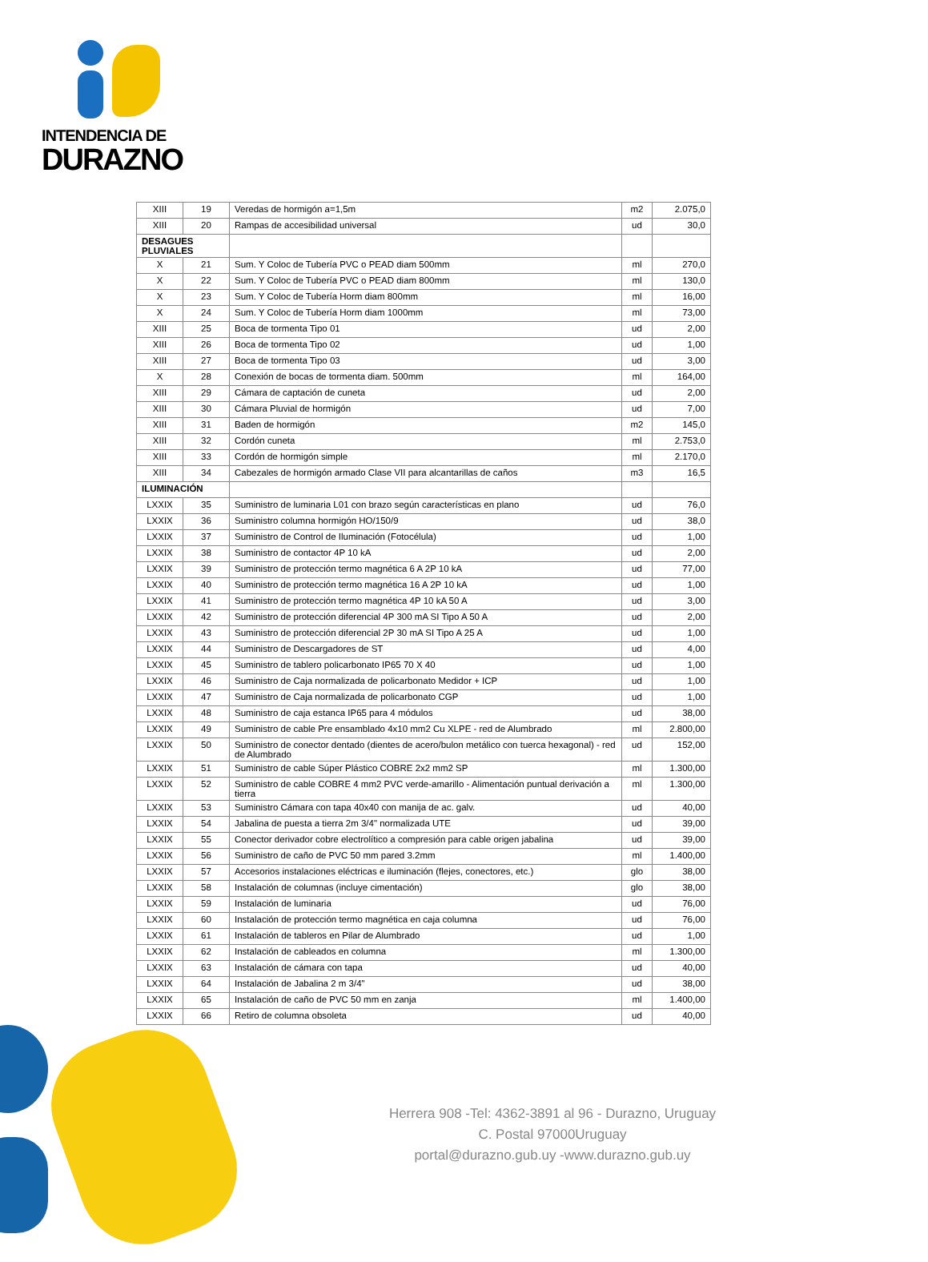INTENDENCIA DE
DURAZNO
| XIII | 19 | Veredas de hormigón a=1,5m | m2 | 2.075,0 |
| XIII | 20 | Rampas de accesibilidad universal | ud | 30,0 |
| DESAGUES PLUVIALES | | | | |
| X | 21 | Sum. Y Coloc de Tubería PVC o PEAD diam 500mm | ml | 270,0 |
| X | 22 | Sum. Y Coloc de Tubería PVC o PEAD diam 800mm | ml | 130,0 |
| X | 23 | Sum. Y Coloc de Tubería Horm diam 800mm | ml | 16,00 |
| X | 24 | Sum. Y Coloc de Tubería Horm diam 1000mm | ml | 73,00 |
| XIII | 25 | Boca de tormenta Tipo 01 | ud | 2,00 |
| XIII | 26 | Boca de tormenta Tipo 02 | ud | 1,00 |
| XIII | 27 | Boca de tormenta Tipo 03 | ud | 3,00 |
| X | 28 | Conexión de bocas de tormenta diam. 500mm | ml | 164,00 |
| XIII | 29 | Cámara de captación de cuneta | ud | 2,00 |
| XIII | 30 | Cámara Pluvial de hormigón | ud | 7,00 |
| XIII | 31 | Baden de hormigón | m2 | 145,0 |
| XIII | 32 | Cordón cuneta | ml | 2.753,0 |
| XIII | 33 | Cordón de hormigón simple | ml | 2.170,0 |
| XIII | 34 | Cabezales de hormigón armado Clase VII para alcantarillas de caños | m3 | 16,5 |
| ILUMINACIÓN | | | | |
| LXXIX | 35 | Suministro de luminaria L01 con brazo según características en plano | ud | 76,0 |
| LXXIX | 36 | Suministro columna hormigón HO/150/9 | ud | 38,0 |
| LXXIX | 37 | Suministro de Control de Iluminación (Fotocélula) | ud | 1,00 |
| LXXIX | 38 | Suministro de contactor 4P 10 kA | ud | 2,00 |
| LXXIX | 39 | Suministro de protección termo magnética 6 A 2P 10 kA | ud | 77,00 |
| LXXIX | 40 | Suministro de protección termo magnética 16 A 2P 10 kA | ud | 1,00 |
| LXXIX | 41 | Suministro de protección termo magnética 4P 10 kA 50 A | ud | 3,00 |
| LXXIX | 42 | Suministro de protección diferencial 4P 300 mA SI Tipo A 50 A | ud | 2,00 |
| LXXIX | 43 | Suministro de protección diferencial 2P 30 mA SI Tipo A 25 A | ud | 1,00 |
| LXXIX | 44 | Suministro de Descargadores de ST | ud | 4,00 |
| LXXIX | 45 | Suministro de tablero policarbonato IP65 70 X 40 | ud | 1,00 |
| LXXIX | 46 | Suministro de Caja normalizada de policarbonato Medidor + ICP | ud | 1,00 |
| LXXIX | 47 | Suministro de Caja normalizada de policarbonato CGP | ud | 1,00 |
| LXXIX | 48 | Suministro de caja estanca IP65 para 4 módulos | ud | 38,00 |
| LXXIX | 49 | Suministro de cable Pre ensamblado 4x10 mm2 Cu XLPE - red de Alumbrado | ml | 2.800,00 |
| LXXIX | 50 | Suministro de conector dentado (dientes de acero/bulon metálico con tuerca hexagonal) - red de Alumbrado | ud | 152,00 |
| LXXIX | 51 | Suministro de cable Súper Plástico COBRE 2x2 mm2 SP | ml | 1.300,00 |
| LXXIX | 52 | Suministro de cable COBRE 4 mm2 PVC verde-amarillo - Alimentación puntual derivación a tierra | ml | 1.300,00 |
| LXXIX | 53 | Suministro Cámara con tapa 40x40 con manija de ac. galv. | ud | 40,00 |
| LXXIX | 54 | Jabalina de puesta a tierra 2m 3/4" normalizada UTE | ud | 39,00 |
| LXXIX | 55 | Conector derivador cobre electrolítico a compresión para cable origen jabalina | ud | 39,00 |
| LXXIX | 56 | Suministro de caño de PVC 50 mm pared 3.2mm | ml | 1.400,00 |
| LXXIX | 57 | Accesorios instalaciones eléctricas e iluminación (flejes, conectores, etc.) | glo | 38,00 |
| LXXIX | 58 | Instalación de columnas (incluye cimentación) | glo | 38,00 |
| LXXIX | 59 | Instalación de luminaria | ud | 76,00 |
| LXXIX | 60 | Instalación de protección termo magnética en caja columna | ud | 76,00 |
| LXXIX | 61 | Instalación de tableros en Pilar de Alumbrado | ud | 1,00 |
| LXXIX | 62 | Instalación de cableados en columna | ml | 1.300,00 |
| LXXIX | 63 | Instalación de cámara con tapa | ud | 40,00 |
| LXXIX | 64 | Instalación de Jabalina 2 m 3/4" | ud | 38,00 |
| LXXIX | 65 | Instalación de caño de PVC 50 mm en zanja | ml | 1.400,00 |
| LXXIX | 66 | Retiro de columna obsoleta | ud | 40,00 |
Herrera 908 -Tel: 4362-3891 al 96 - Durazno, Uruguay
C. Postal 97000Uruguay
portal@durazno.gub.uy -www.durazno.gub.uy